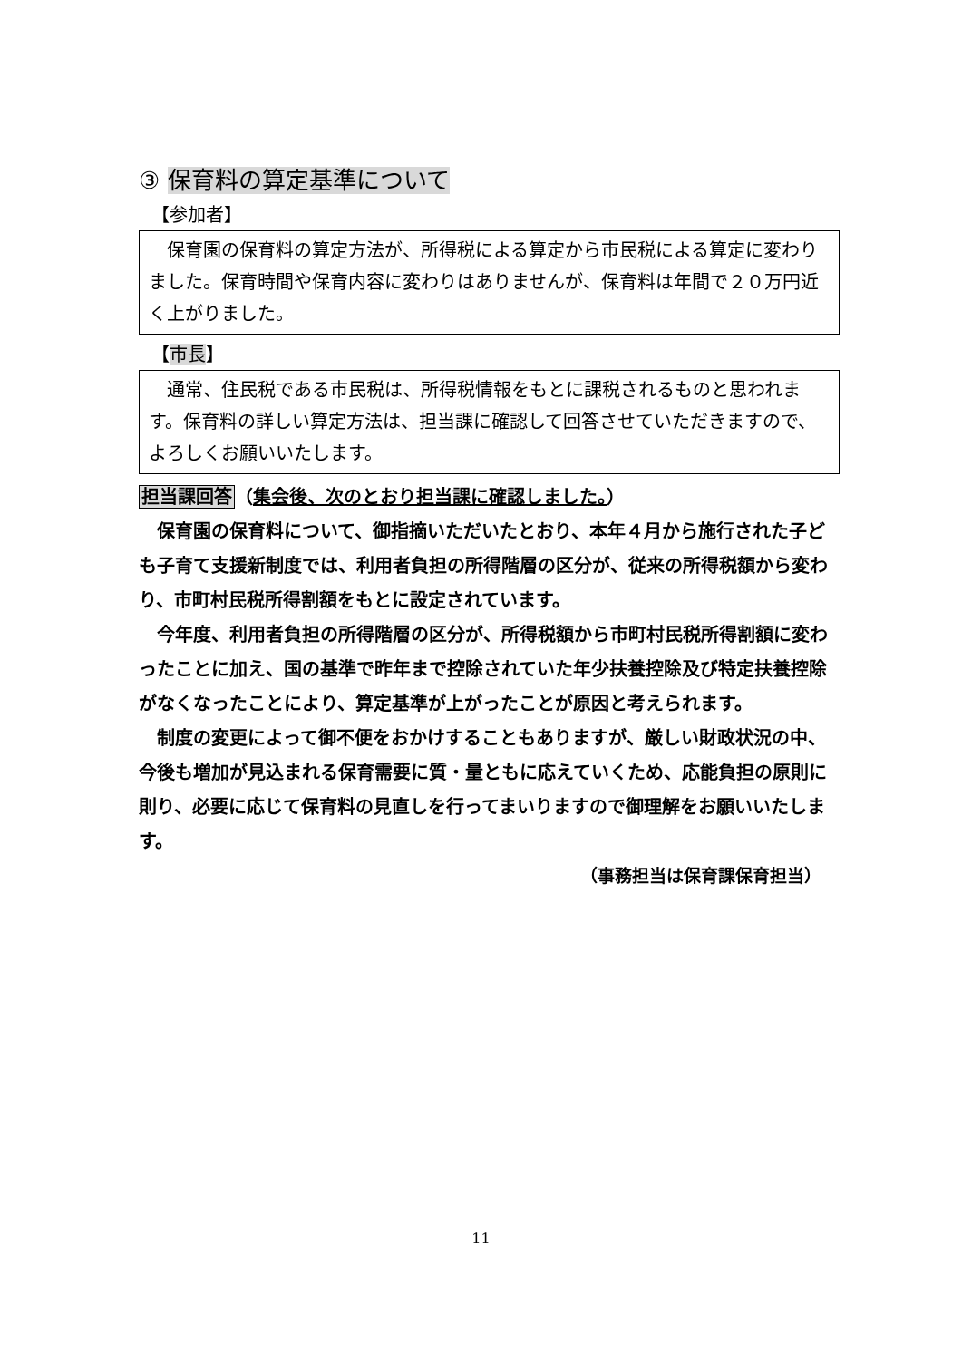③ 保育料の算定基準について
【参加者】
保育園の保育料の算定方法が、所得税による算定から市民税による算定に変わりました。保育時間や保育内容に変わりはありませんが、保育料は年間で２０万円近く上がりました。
【市長】
通常、住民税である市民税は、所得税情報をもとに課税されるものと思われます。保育料の詳しい算定方法は、担当課に確認して回答させていただきますので、よろしくお願いいたします。
担当課回答（集会後、次のとおり担当課に確認しました。）
保育園の保育料について、御指摘いただいたとおり、本年４月から施行された子ども子育て支援新制度では、利用者負担の所得階層の区分が、従来の所得税額から変わり、市町村民税所得割額をもとに設定されています。
今年度、利用者負担の所得階層の区分が、所得税額から市町村民税所得割額に変わったことに加え、国の基準で昨年まで控除されていた年少扶養控除及び特定扶養控除がなくなったことにより、算定基準が上がったことが原因と考えられます。
制度の変更によって御不便をおかけすることもありますが、厳しい財政状況の中、今後も増加が見込まれる保育需要に質・量ともに応えていくため、応能負担の原則に則り、必要に応じて保育料の見直しを行ってまいりますので御理解をお願いいたします。
（事務担当は保育課保育担当）
11